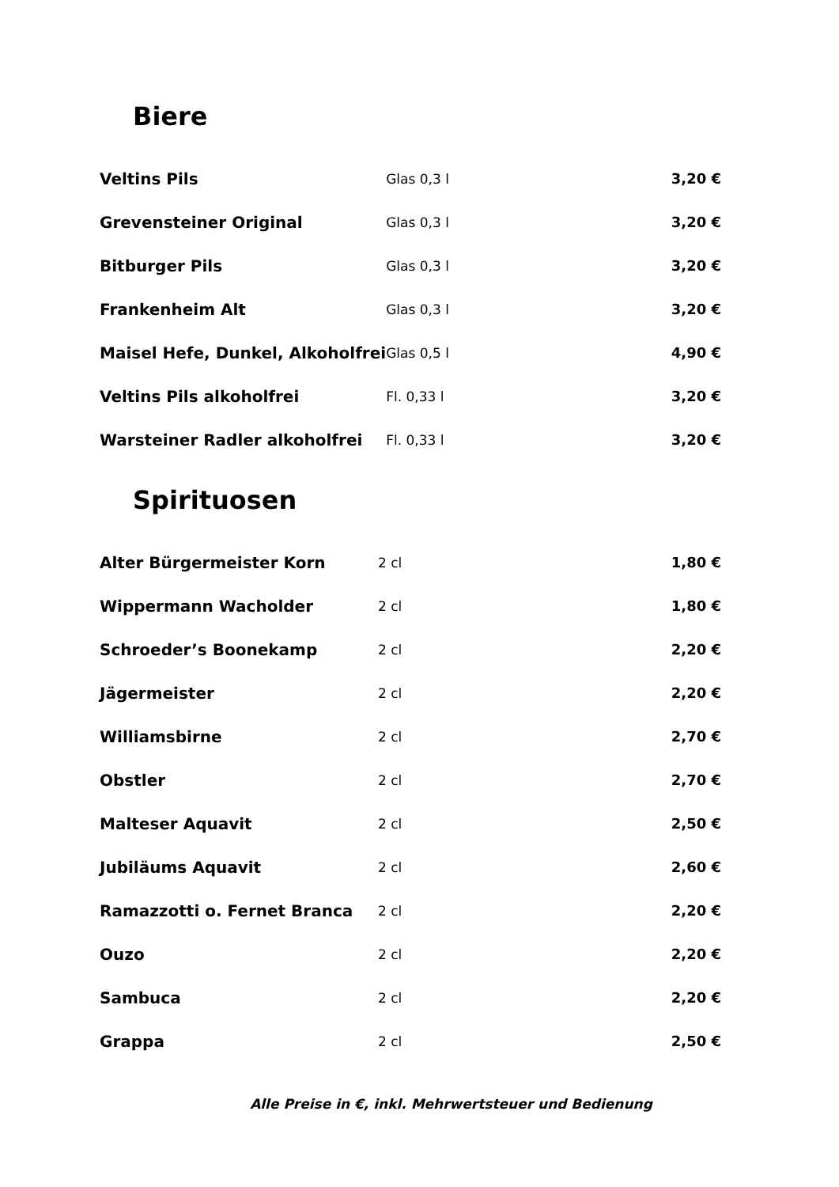Biere
| Veltins Pils | Glas 0,3 l | 3,20 € |
| Grevensteiner Original | Glas 0,3 l | 3,20 € |
| Bitburger Pils | Glas 0,3 l | 3,20 € |
| Frankenheim Alt | Glas 0,3 l | 3,20 € |
| Maisel Hefe, Dunkel, Alkoholfrei | Glas 0,5 l | 4,90 € |
| Veltins Pils alkoholfrei | Fl. 0,33 l | 3,20 € |
| Warsteiner Radler alkoholfrei | Fl. 0,33 l | 3,20 € |
Spirituosen
| Alter Bürgermeister Korn | 2 cl | 1,80 € |
| Wippermann Wacholder | 2 cl | 1,80 € |
| Schroeder’s Boonekamp | 2 cl | 2,20 € |
| Jägermeister | 2 cl | 2,20 € |
| Williamsbirne | 2 cl | 2,70 € |
| Obstler | 2 cl | 2,70 € |
| Malteser Aquavit | 2 cl | 2,50 € |
| Jubiläums Aquavit | 2 cl | 2,60 € |
| Ramazzotti o. Fernet Branca | 2 cl | 2,20 € |
| Ouzo | 2 cl | 2,20 € |
| Sambuca | 2 cl | 2,20 € |
| Grappa | 2 cl | 2,50 € |
Alle Preise in €, inkl. Mehrwertsteuer und Bedienung